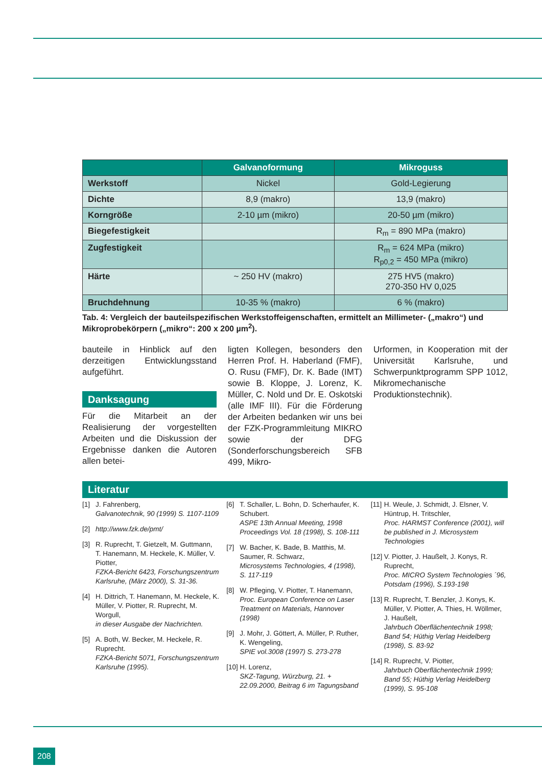| | Galvanoformung | Mikroguss |
| --- | --- | --- |
| Werkstoff | Nickel | Gold-Legierung |
| Dichte | 8,9 (makro) | 13,9 (makro) |
| Korngröße | 2-10 µm (mikro) | 20-50 µm (mikro) |
| Biegefestigkeit | | R<sub>m</sub> = 890 MPa (makro) |
| Zugfestigkeit | | R<sub>m</sub> = 624 MPa (mikro) R<sub>p0,2</sub> = 450 MPa (mikro) |
| Härte | ~ 250 HV (makro) | 275 HV5 (makro) 270-350 HV 0,025 |
| Bruchdehnung | 10-35 % (makro) | 6 % (makro) |
Tab. 4: Vergleich der bauteilspezifischen Werkstoffeigenschaften, ermittelt an Millimeter- („makro“) und Mikroprobekörpern („mikro“: 200 x 200 µm<sup>2</sup>).
bauteile in Hinblick auf den derzeitigen Entwicklungsstand aufgeführt.
Danksagung
Für die Mitarbeit an der Realisierung der vorgestellten Arbeiten und die Diskussion der Ergebnisse danken die Autoren allen betei-
ligten Kollegen, besonders den Herren Prof. H. Haberland (FMF), O. Rusu (FMF), Dr. K. Bade (IMT) sowie B. Kloppe, J. Lorenz, K. Müller, C. Nold und Dr. E. Oskotski (alle IMF III). Für die Förderung der Arbeiten bedanken wir uns bei der FZK-Programmleitung MIKRO sowie der DFG (Sonderforschungsbereich SFB 499, Mikro-
Urformen, in Kooperation mit der Universität Karlsruhe, und Schwerpunktprogramm SPP 1012, Mikromechanische Produktionstechnik).
Literatur
[1] J. Fahrenberg,
Galvanotechnik, 90 (1999) S. 1107-1109
[2] http://www.fzk.de/pmt/
[3] R. Ruprecht, T. Gietzelt, M. Guttmann, T. Hanemann, M. Heckele, K. Müller, V. Piotter,
FZKA-Bericht 6423, Forschungszentrum Karlsruhe, (März 2000), S. 31-36.
[4] H. Dittrich, T. Hanemann, M. Heckele, K. Müller, V. Piotter, R. Ruprecht, M. Worgull,
in dieser Ausgabe der Nachrichten.
[5] A. Both, W. Becker, M. Heckele, R. Ruprecht.
FZKA-Bericht 5071, Forschungszentrum Karlsruhe (1995).
[6] T. Schaller, L. Bohn, D. Scherhaufer, K. Schubert.
ASPE 13th Annual Meeting, 1998 Proceedings Vol. 18 (1998), S. 108-111
[7] W. Bacher, K. Bade, B. Matthis, M. Saumer, R. Schwarz,
Microsystems Technologies, 4 (1998), S. 117-119
[8] W. Pfleging, V. Piotter, T. Hanemann,
Proc. European Conference on Laser Treatment on Materials, Hannover (1998)
[9] J. Mohr, J. Göttert, A. Müller, P. Ruther, K. Wengeling,
SPIE vol.3008 (1997) S. 273-278
[10]
H. Lorenz,
SKZ-Tagung, Würzburg, 21. + 22.09.2000, Beitrag 6 im Tagungsband
[11]
H. Weule, J. Schmidt, J. Elsner, V. Hüntrup, H. Tritschler,
Proc. HARMST Conference (2001), will be published in J. Microsystem Technologies
[12]
V. Piotter, J. Haußelt, J. Konys, R. Ruprecht,
Proc. MICRO System Technologies ´96, Potsdam (1996), S.193-198
[13]
R. Ruprecht, T. Benzler, J. Konys, K. Müller, V. Piotter, A. Thies, H. Wöllmer, J. Haußelt,
Jahrbuch Oberflächentechnik 1998; Band 54; Hüthig Verlag Heidelberg (1998), S. 83-92
[14]
R. Ruprecht, V. Piotter,
Jahrbuch Oberflächentechnik 1999; Band 55; Hüthig Verlag Heidelberg (1999), S. 95-108
208